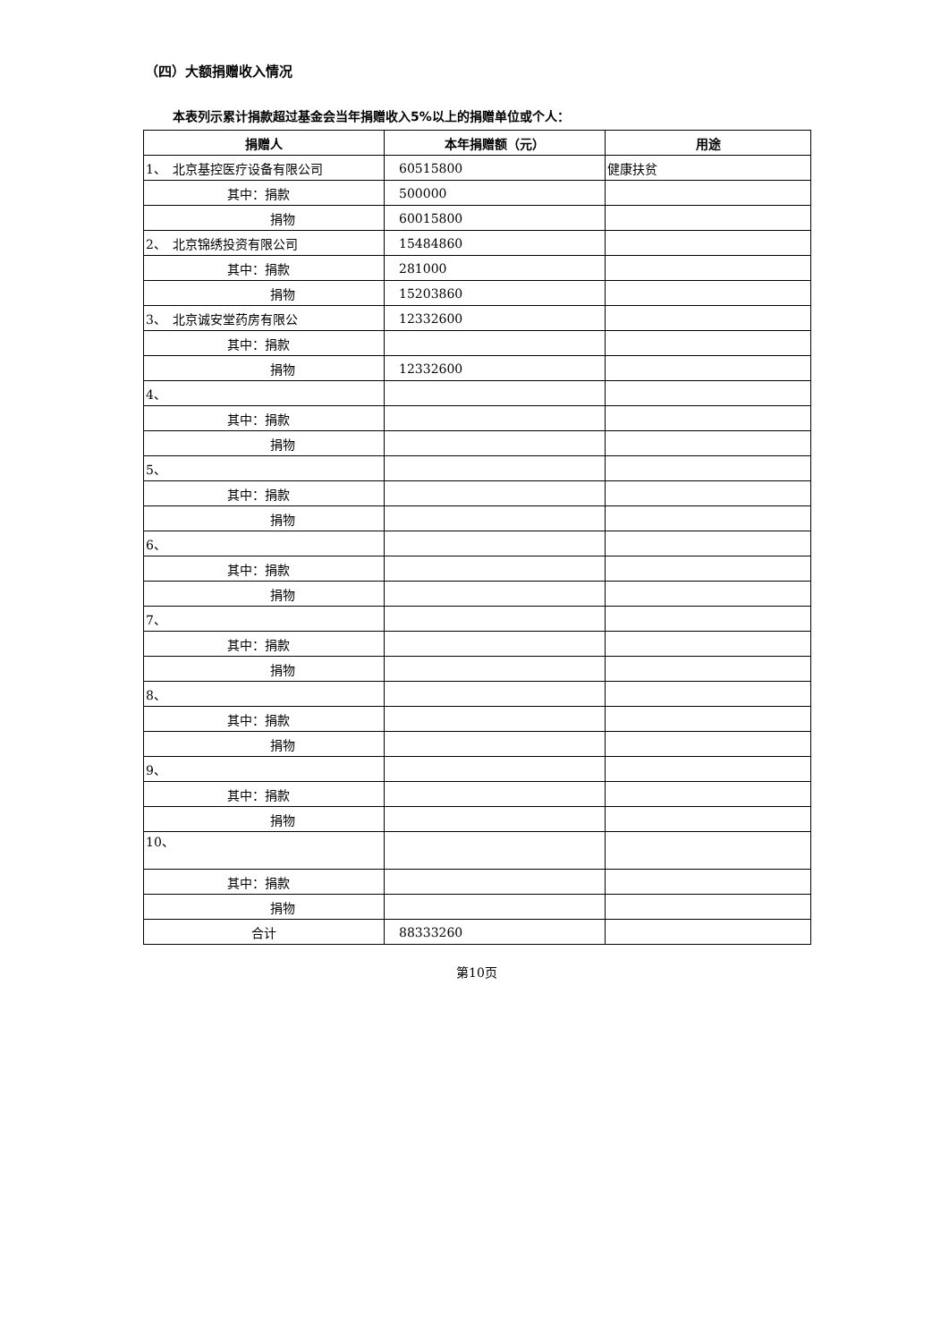（四）大额捐赠收入情况
本表列示累计捐款超过基金会当年捐赠收入5%以上的捐赠单位或个人：
| 捐赠人 | 本年捐赠额（元） | 用途 |
| --- | --- | --- |
| 1、 北京基控医疗设备有限公司 | 60515800 | 健康扶贫 |
| 其中：捐款 | 500000 | |
| 捐物 | 60015800 | |
| 2、 北京锦绣投资有限公司 | 15484860 | |
| 其中：捐款 | 281000 | |
| 捐物 | 15203860 | |
| 3、 北京诚安堂药房有限公 | 12332600 | |
| 其中：捐款 | | |
| 捐物 | 12332600 | |
| 4、 | | |
| 其中：捐款 | | |
| 捐物 | | |
| 5、 | | |
| 其中：捐款 | | |
| 捐物 | | |
| 6、 | | |
| 其中：捐款 | | |
| 捐物 | | |
| 7、 | | |
| 其中：捐款 | | |
| 捐物 | | |
| 8、 | | |
| 其中：捐款 | | |
| 捐物 | | |
| 9、 | | |
| 其中：捐款 | | |
| 捐物 | | |
| 10、 | | |
| 其中：捐款 | | |
| 捐物 | | |
| 合计 | 88333260 | |
第10页